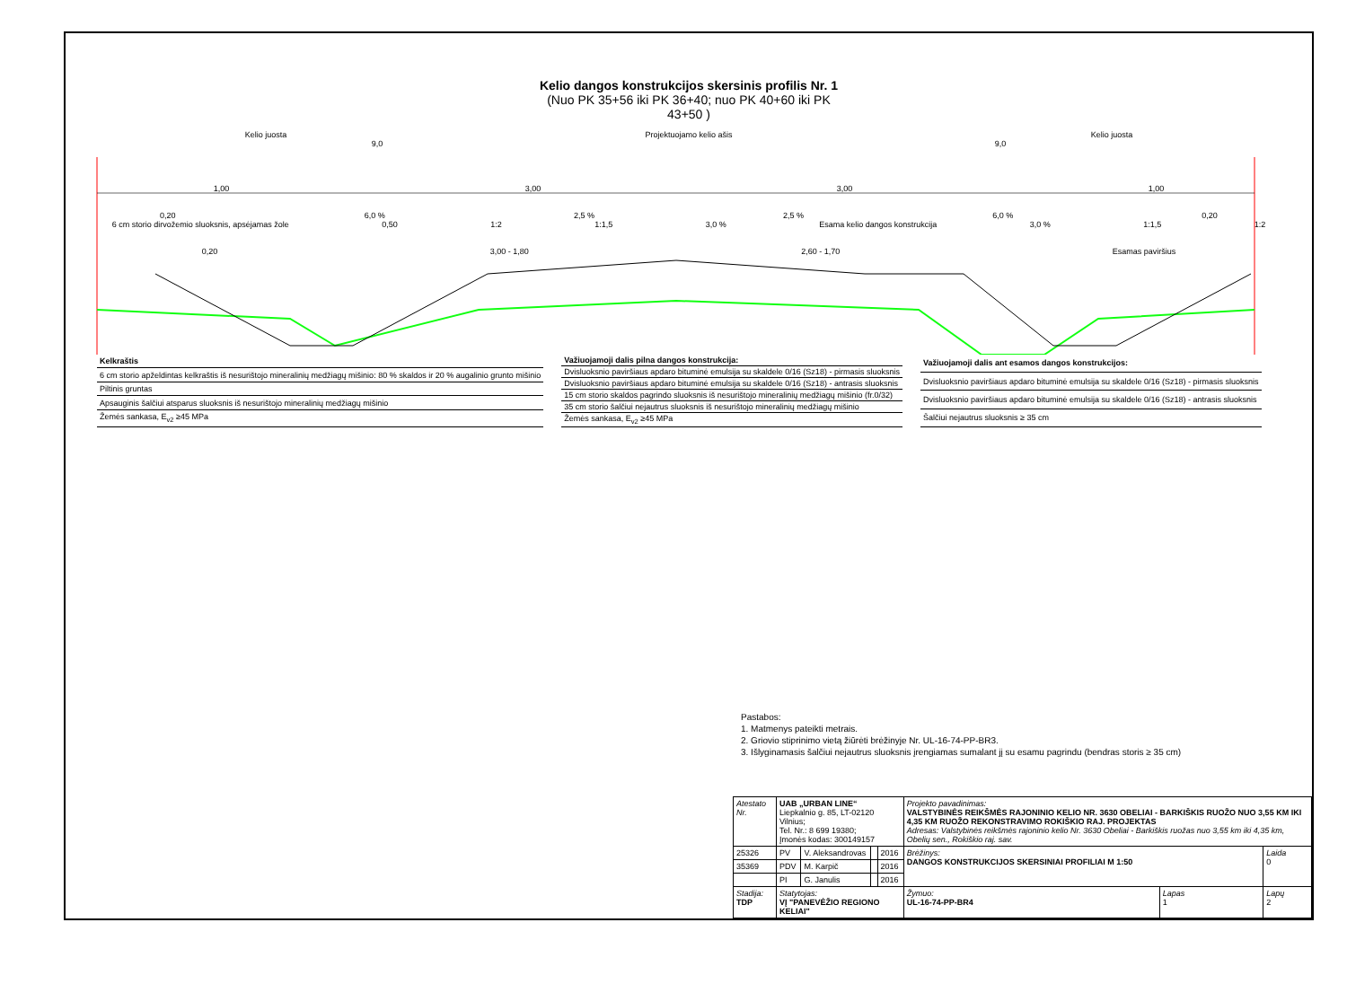Kelio dangos konstrukcijos skersinis profilis Nr. 1
(Nuo PK 35+56 iki PK 36+40; nuo PK 40+60 iki PK
43+50 )
Kelio juosta Projektuojamo kelio ašis Kelio juosta
9,0 9,0
1,00 3,00 3,00 1,00
0,20 6,0 % 2,5 % 2,5 % 6,0 % 0,20
6 cm storio dirvožemio sluoksnis, apsėjamas žole 0,50 1:2 1:1,5 3,0 % Esama kelio dangos konstrukcija 3,0 % 1:1,5 1:2
0,20 3,00 - 1,80 2,60 - 1,70 Esamas paviršius
| Kelkraštis |
| 6 cm storio apželdintas kelkraštis iš nesurištojo mineralinių medžiagų mišinio: 80 % skaldos ir 20 % augalinio grunto mišinio |
| Piltinis gruntas |
| Apsauginis šalčiui atsparus sluoksnis iš nesurištojo mineralinių medžiagų mišinio |
| Žemės sankasa, E<sub>v2</sub> ≥45 MPa |
| Važiuojamoji dalis pilna dangos konstrukcija: |
| Dvisluoksnio paviršiaus apdaro bituminė emulsija su skaldele 0/16 (Sz18) - pirmasis sluoksnis |
| Dvisluoksnio paviršiaus apdaro bituminė emulsija su skaldele 0/16 (Sz18) - antrasis sluoksnis |
| 15 cm storio skaldos pagrindo sluoksnis iš nesurištojo mineralinių medžiagų mišinio (fr.0/32) |
| 35 cm storio šalčiui nejautrus sluoksnis iš nesurištojo mineralinių medžiagų mišinio |
| Žemės sankasa, E<sub>v2</sub> ≥45 MPa |
| Važiuojamoji dalis ant esamos dangos konstrukcijos: |
| Dvisluoksnio paviršiaus apdaro bituminė emulsija su skaldele 0/16 (Sz18) - pirmasis sluoksnis |
| Dvisluoksnio paviršiaus apdaro bituminė emulsija su skaldele 0/16 (Sz18) - antrasis sluoksnis |
| Šalčiui nejautrus sluoksnis ≥ 35 cm |
Pastabos:
1. Matmenys pateikti metrais.
2. Griovio stiprinimo vietą žiūrėti brėžinyje Nr. UL-16-74-PP-BR3.
3. Išlyginamasis šalčiui nejautrus sluoksnis įrengiamas sumalant jį su esamu pagrindu (bendras storis ≥ 35 cm)
| Atestato Nr. | UAB „URBAN LINE“ Liepkalnio g. 85, LT-02120 Vilnius; Tel. Nr.: 8 699 19380; Įmonės kodas: 300149157 | | | | Projekto pavadinimas: VALSTYBINĖS REIKŠMĖS RAJONINIO KELIO NR. 3630 OBELIAI - BARKIŠKIS RUOŽO NUO 3,55 KM IKI 4,35 KM RUOŽO REKONSTRAVIMO ROKIŠKIO RAJ. PROJEKTAS Adresas: Valstybinės reikšmės rajoninio kelio Nr. 3630 Obeliai - Barkiškis ruožas nuo 3,55 km iki 4,35 km, Obelių sen., Rokiškio raj. sav. | | |
| 25326 | PV | V. Aleksandrovas | | 2016 | Brėžinys: DANGOS KONSTRUKCIJOS SKERSINIAI PROFILIAI M 1:50 | | Laida 0 |
| 35369 | PDV | M. Karpič | | 2016 | | | |
| | PI | G. Janulis | | 2016 | | | |
| Stadija: TDP | Statytojas: VĮ "PANEVĖŽIO REGIONO KELIAI" | | | | Žymuo: UL-16-74-PP-BR4 | Lapas 1 | Lapų 2 |